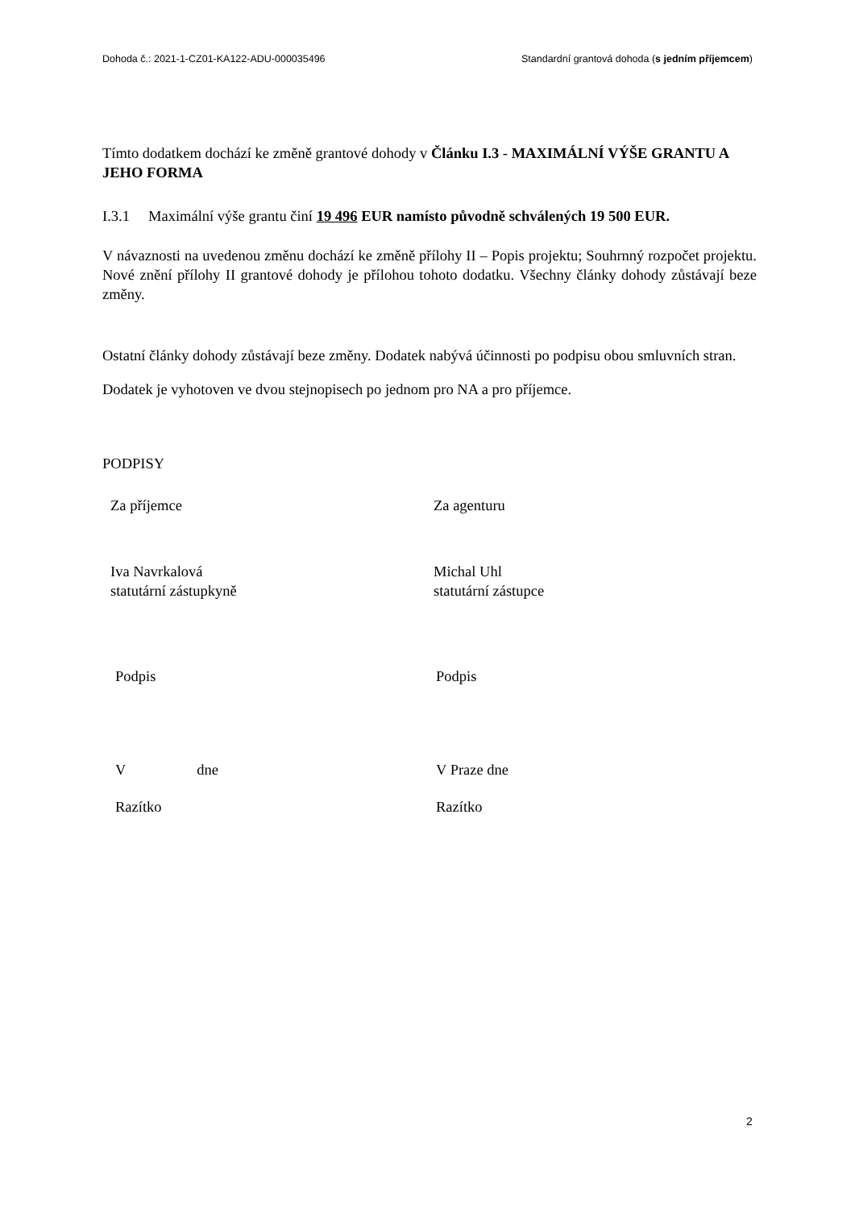Dohoda č.: 2021-1-CZ01-KA122-ADU-000035496 Standardní grantová dohoda (s jedním příjemcem)
Tímto dodatkem dochází ke změně grantové dohody v Článku I.3 - MAXIMÁLNÍ VÝŠE GRANTU A JEHO FORMA
I.3.1 Maximální výše grantu činí 19 496 EUR namísto původně schválených 19 500 EUR.
V návaznosti na uvedenou změnu dochází ke změně přílohy II – Popis projektu; Souhrnný rozpočet projektu. Nové znění přílohy II grantové dohody je přílohou tohoto dodatku. Všechny články dohody zůstávají beze změny.
Ostatní články dohody zůstávají beze změny. Dodatek nabývá účinnosti po podpisu obou smluvních stran.
Dodatek je vyhotoven ve dvou stejnopisech po jednom pro NA a pro příjemce.
PODPISY
Za příjemce Za agenturu
Iva Navrkalová
statutární zástupkyně
Michal Uhl
statutární zástupce
Podpis Podpis
V dne V Praze dne
Razítko Razítko
2